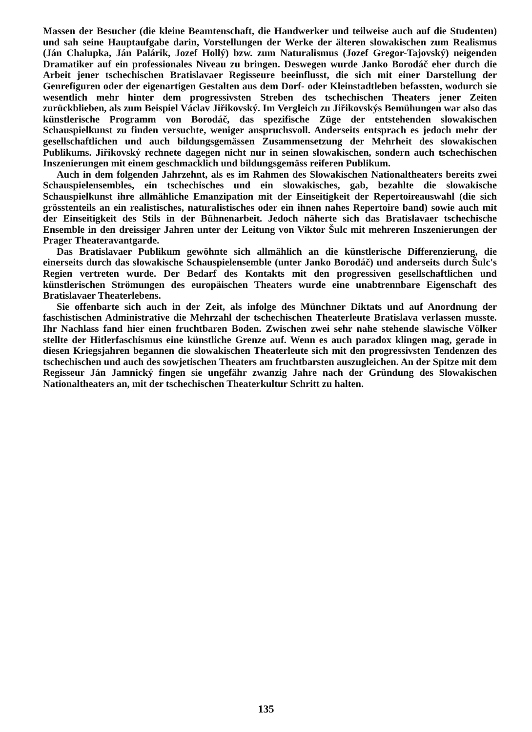Massen der Besucher (die kleine Beamtenschaft, die Handwerker und teilweise auch auf die Studenten) und sah seine Hauptaufgabe darin, Vorstellungen der Werke der älteren slowakischen zum Realismus (Ján Chalupka, Ján Palárik, Jozef Hollý) bzw. zum Naturalismus (Jozef Gregor-Tajovský) neigenden Dramatiker auf ein professionales Niveau zu bringen. Deswegen wurde Janko Borodáč eher durch die Arbeit jener tschechischen Bratislavaer Regisseure beeinflusst, die sich mit einer Darstellung der Genrefiguren oder der eigenartigen Gestalten aus dem Dorf- oder Kleinstadtleben befassten, wodurch sie wesentlich mehr hinter dem progressivsten Streben des tschechischen Theaters jener Zeiten zurückblieben, als zum Beispiel Václav Jiřikovský. Im Vergleich zu Jiřikovskýs Bemühungen war also das künstlerische Programm von Borodáč, das spezifische Züge der entstehenden slowakischen Schauspielkunst zu finden versuchte, weniger anspruchsvoll. Anderseits entsprach es jedoch mehr der gesellschaftlichen und auch bildungsgemässen Zusammensetzung der Mehrheit des slowakischen Publikums. Jiřikovský rechnete dagegen nicht nur in seinen slowakischen, sondern auch tschechischen Inszenierungen mit einem geschmacklich und bildungsgemäss reiferen Publikum.
Auch in dem folgenden Jahrzehnt, als es im Rahmen des Slowakischen Nationaltheaters bereits zwei Schauspielensembles, ein tschechisches und ein slowakisches, gab, bezahlte die slowakische Schauspielkunst ihre allmähliche Emanzipation mit der Einseitigkeit der Repertoireauswahl (die sich grösstenteils an ein realistisches, naturalistisches oder ein ihnen nahes Repertoire band) sowie auch mit der Einseitigkeit des Stils in der Bühnenarbeit. Jedoch näherte sich das Bratislavaer tschechische Ensemble in den dreissiger Jahren unter der Leitung von Viktor Šulc mit mehreren Inszenierungen der Prager Theateravantgarde.
Das Bratislavaer Publikum gewöhnte sich allmählich an die künstlerische Differenzierung, die einerseits durch das slowakische Schauspielensemble (unter Janko Borodáč) und anderseits durch Šulc's Regien vertreten wurde. Der Bedarf des Kontakts mit den progressiven gesellschaftlichen und künstlerischen Strömungen des europäischen Theaters wurde eine unabtrennbare Eigenschaft des Bratislavaer Theaterlebens.
Sie offenbarte sich auch in der Zeit, als infolge des Münchner Diktats und auf Anordnung der faschistischen Administrative die Mehrzahl der tschechischen Theaterleute Bratislava verlassen musste. Ihr Nachlass fand hier einen fruchtbaren Boden. Zwischen zwei sehr nahe stehende slawische Völker stellte der Hitlerfaschismus eine künstliche Grenze auf. Wenn es auch paradox klingen mag, gerade in diesen Kriegsjahren begannen die slowakischen Theaterleute sich mit den progressivsten Tendenzen des tschechischen und auch des sowjetischen Theaters am fruchtbarsten auszugleichen. An der Spitze mit dem Regisseur Ján Jamnický fingen sie ungefähr zwanzig Jahre nach der Gründung des Slowakischen Nationaltheaters an, mit der tschechischen Theaterkultur Schritt zu halten.
135